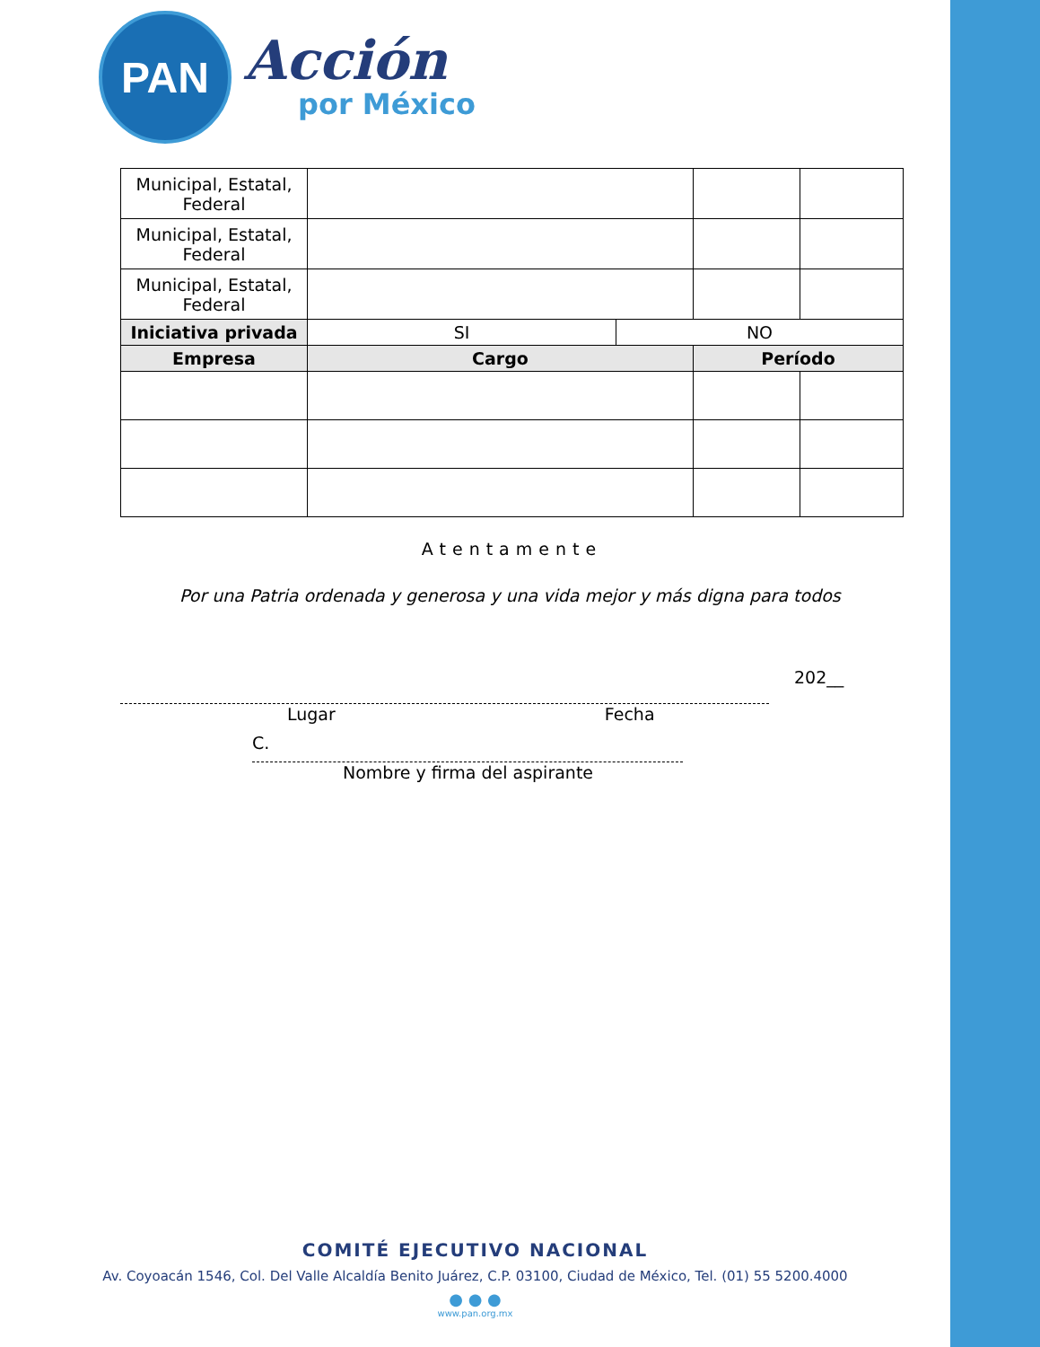PAN
Acción
por México
| Municipal, Estatal, Federal | | | | |
| Municipal, Estatal, Federal | | | | |
| Municipal, Estatal, Federal | | | | |
| Iniciativa privada | SI | NO | | |
| Empresa | Cargo | | Período | |
Atentamente
Por una Patria ordenada y generosa y una vida mejor y más digna para todos
202__
Lugar Fecha
C.
Nombre y firma del aspirante
COMITÉ EJECUTIVO NACIONAL
Av. Coyoacán 1546, Col. Del Valle Alcaldía Benito Juárez, C.P. 03100, Ciudad de México, Tel. (01) 55 5200.4000
● ● ●
www.pan.org.mx